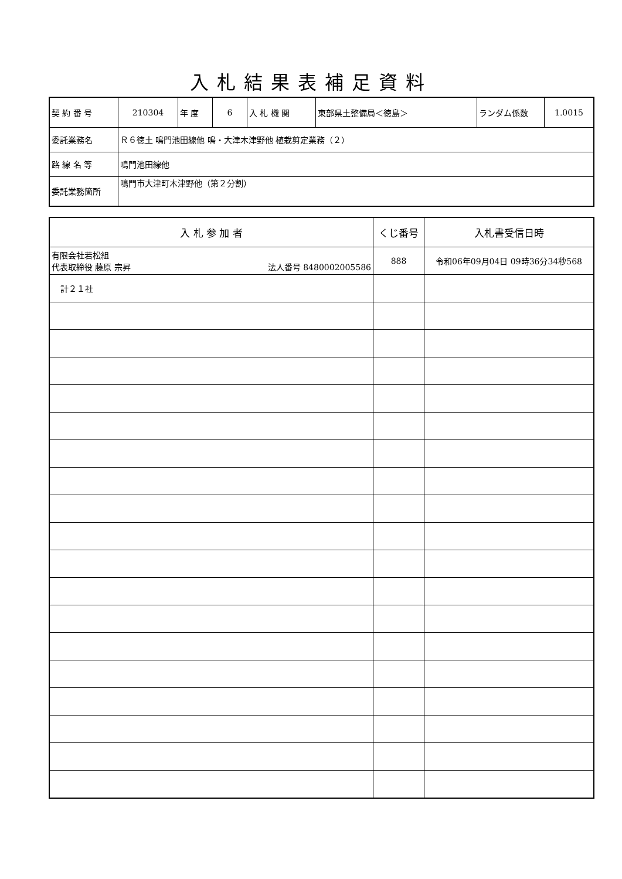入札結果表補足資料
| 契 約 番 号 | 210304 | 年 度 | 6 | 入 札 機 関 | 東部県土整備局＜徳島＞ | ランダム係数 | 1.0015 |
| 委託業務名 | Ｒ６徳土 鳴門池田線他 鳴・大津木津野他 植栽剪定業務（２） | | | | | | |
| 路 線 名 等 | 鳴門池田線他 | | | | | | |
| 委託業務箇所 | 鳴門市大津町木津野他（第２分割） | | | | | | |
| 入 札 参 加 者 | くじ番号 | 入札書受信日時 |
| --- | --- | --- |
| 有限会社若松組 代表取締役 藤原 宗昇 法人番号 8480002005586 | 888 | 令和06年09月04日 09時36分34秒568 |
| 計２１社 | | |